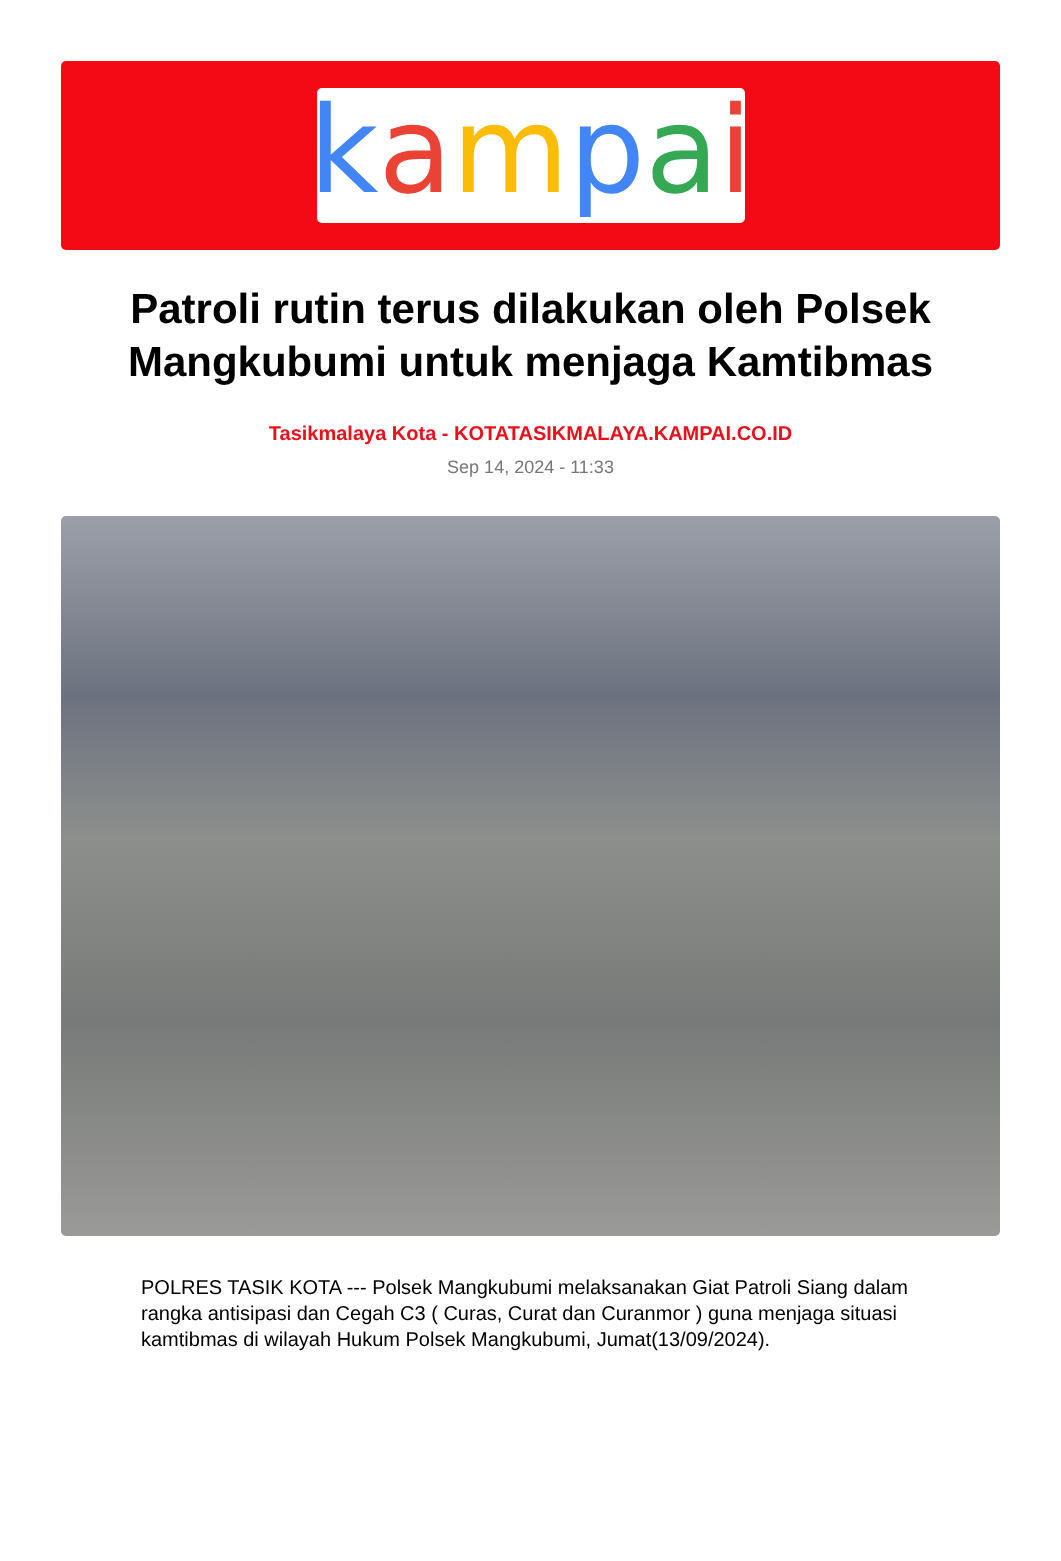kampai
Patroli rutin terus dilakukan oleh Polsek
Mangkubumi untuk menjaga Kamtibmas
Tasikmalaya Kota - KOTATASIKMALAYA.KAMPAI.CO.ID
Sep 14, 2024 - 11:33
POLRES TASIK KOTA --- Polsek Mangkubumi melaksanakan Giat Patroli Siang dalam rangka antisipasi dan Cegah C3 ( Curas, Curat dan Curanmor ) guna menjaga situasi kamtibmas di wilayah Hukum Polsek Mangkubumi, Jumat(13/09/2024).